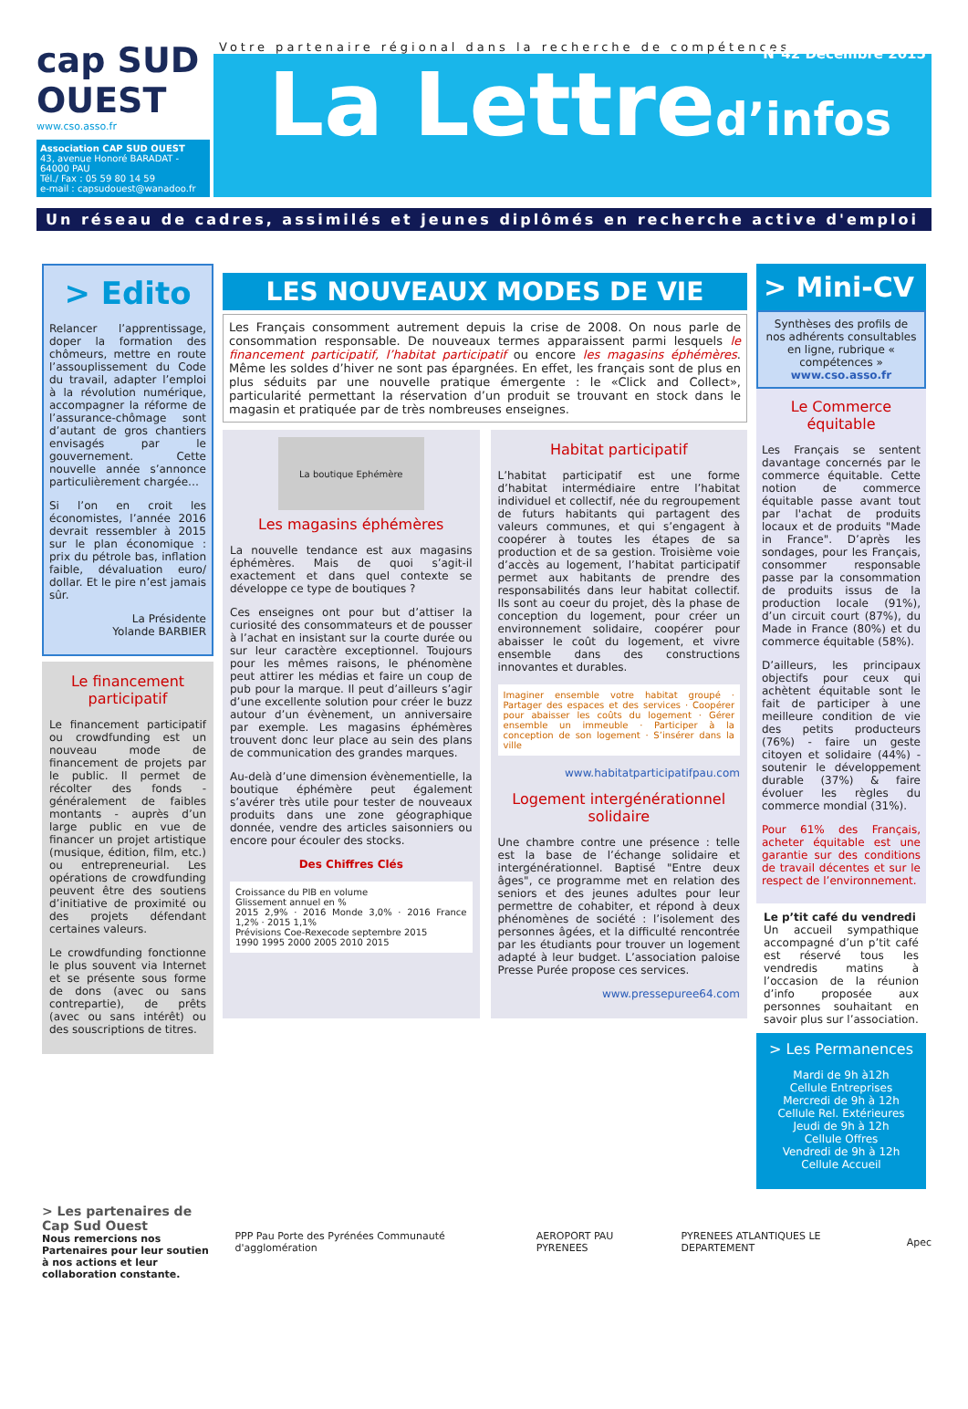cap SUD OUEST
www.cso.asso.fr
Association CAP SUD OUEST
43, avenue Honoré BARADAT - 64000 PAU
Tél./ Fax : 05 59 80 14 59
e-mail : capsudouest@wanadoo.fr
Votre partenaire régional dans la recherche de compétences
N°42 Décembre 2015
La Lettred’infos
Un réseau de cadres, assimilés et jeunes diplômés en recherche active d'emploi
> Edito
Relancer l’apprentissage, doper la formation des chômeurs, mettre en route l’assouplissement du Code du travail, adapter l’emploi à la révolution numérique, accompagner la réforme de l’assurance-chômage sont d’autant de gros chantiers envisagés par le gouvernement. Cette nouvelle année s’annonce particulièrement chargée…
Si l’on en croit les économistes, l’année 2016 devrait ressembler à 2015 sur le plan économique : prix du pétrole bas, inflation faible, dévaluation euro/ dollar. Et le pire n’est jamais sûr.
La Présidente
Yolande BARBIER
Le financement participatif
Le financement participatif ou crowdfunding est un nouveau mode de financement de projets par le public. Il permet de récolter des fonds - généralement de faibles montants - auprès d’un large public en vue de financer un projet artistique (musique, édition, film, etc.) ou entrepreneurial. Les opérations de crowdfunding peuvent être des soutiens d’initiative de proximité ou des projets défendant certaines valeurs.
Le crowdfunding fonctionne le plus souvent via Internet et se présente sous forme de dons (avec ou sans contrepartie), de prêts (avec ou sans intérêt) ou des souscriptions de titres.
LES NOUVEAUX MODES DE VIE
Les Français consomment autrement depuis la crise de 2008. On nous parle de consommation responsable. De nouveaux termes apparaissent parmi lesquels le financement participatif, l’habitat participatif ou encore les magasins éphémères. Même les soldes d’hiver ne sont pas épargnées. En effet, les français sont de plus en plus séduits par une nouvelle pratique émergente : le «Click and Collect», particularité permettant la réservation d’un produit se trouvant en stock dans le magasin et pratiquée par de très nombreuses enseignes.
La boutique Ephémère
Les magasins éphémères
La nouvelle tendance est aux magasins éphémères. Mais de quoi s’agit-il exactement et dans quel contexte se développe ce type de boutiques ?
Ces enseignes ont pour but d’attiser la curiosité des consommateurs et de pousser à l’achat en insistant sur la courte durée ou sur leur caractère exceptionnel. Toujours pour les mêmes raisons, le phénomène peut attirer les médias et faire un coup de pub pour la marque. Il peut d’ailleurs s’agir d’une excellente solution pour créer le buzz autour d’un évènement, un anniversaire par exemple. Les magasins éphémères trouvent donc leur place au sein des plans de communication des grandes marques.
Au-delà d’une dimension évènementielle, la boutique éphémère peut également s’avérer très utile pour tester de nouveaux produits dans une zone géographique donnée, vendre des articles saisonniers ou encore pour écouler des stocks.
Des Chiffres Clés
Croissance du PIB en volume
Glissement annuel en %
2015 2,9% · 2016 Monde 3,0% · 2016 France 1,2% · 2015 1,1%
Prévisions Coe-Rexecode septembre 2015
1990 1995 2000 2005 2010 2015
Habitat participatif
L’habitat participatif est une forme d’habitat intermédiaire entre l’habitat individuel et collectif, née du regroupement de futurs habitants qui partagent des valeurs communes, et qui s’engagent à coopérer à toutes les étapes de sa production et de sa gestion. Troisième voie d’accès au logement, l’habitat participatif permet aux habitants de prendre des responsabilités dans leur habitat collectif. Ils sont au coeur du projet, dès la phase de conception du logement, pour créer un environnement solidaire, coopérer pour abaisser le coût du logement, et vivre ensemble dans des constructions innovantes et durables.
Imaginer ensemble votre habitat groupé · Partager des espaces et des services · Coopérer pour abaisser les coûts du logement · Gérer ensemble un immeuble · Participer à la conception de son logement · S’insérer dans la ville
www.habitatparticipatifpau.com
Logement intergénérationnel solidaire
Une chambre contre une présence : telle est la base de l’échange solidaire et intergénérationnel. Baptisé "Entre deux âges", ce programme met en relation des seniors et des jeunes adultes pour leur permettre de cohabiter, et répond à deux phénomènes de société : l’isolement des personnes âgées, et la difficulté rencontrée par les étudiants pour trouver un logement adapté à leur budget. L’association paloise Presse Purée propose ces services.
www.pressepuree64.com
> Mini-CV
Synthèses des profils de nos adhérents consultables en ligne, rubrique « compétences »
www.cso.asso.fr
Le Commerce équitable
Les Français se sentent davantage concernés par le commerce équitable. Cette notion de commerce équitable passe avant tout par l'achat de produits locaux et de produits "Made in France". D’après les sondages, pour les Français, consommer responsable passe par la consommation de produits issus de la production locale (91%), d’un circuit court (87%), du Made in France (80%) et du commerce équitable (58%).
D’ailleurs, les principaux objectifs pour ceux qui achètent équitable sont le fait de participer à une meilleure condition de vie des petits producteurs (76%) - faire un geste citoyen et solidaire (44%) - soutenir le développement durable (37%) & faire évoluer les règles du commerce mondial (31%).
Pour 61% des Français, acheter équitable est une garantie sur des conditions de travail décentes et sur le respect de l’environnement.
Le p’tit café du vendredi
Un accueil sympathique accompagné d’un p’tit café est réservé tous les vendredis matins à l’occasion de la réunion d’info proposée aux personnes souhaitant en savoir plus sur l’association.
> Les Permanences
Mardi de 9h à12h
Cellule Entreprises
Mercredi de 9h à 12h
Cellule Rel. Extérieures
Jeudi de 9h à 12h
Cellule Offres
Vendredi de 9h à 12h
Cellule Accueil
> Les partenaires de Cap Sud Ouest
Nous remercions nos Partenaires pour leur soutien à nos actions et leur collaboration constante.
PPP Pau Porte des Pyrénées Communauté d'agglomération
AEROPORT PAU PYRENEES
PYRENEES ATLANTIQUES LE DEPARTEMENT
Apec